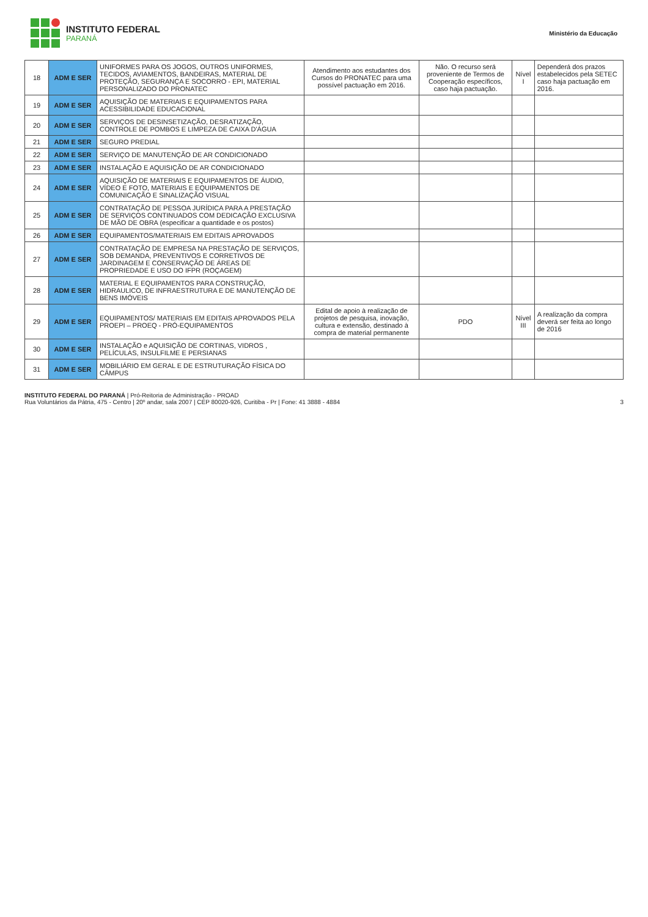INSTITUTO FEDERAL
PARANÁ
Ministério da Educação
| 18 | ADM E SER | UNIFORMES PARA OS JOGOS, OUTROS UNIFORMES, TECIDOS, AVIAMENTOS, BANDEIRAS, MATERIAL DE PROTEÇÃO, SEGURANÇA E SOCORRO - EPI, MATERIAL PERSONALIZADO DO PRONATEC | Atendimento aos estudantes dos Cursos do PRONATEC para uma possível pactuação em 2016. | Não. O recurso será proveniente de Termos de Cooperação específicos, caso haja pactuação. | Nível I | Dependerá dos prazos estabelecidos pela SETEC caso haja pactuação em 2016. |
| 19 | ADM E SER | AQUISIÇÃO DE MATERIAIS E EQUIPAMENTOS PARA ACESSIBILIDADE EDUCACIONAL | | | | |
| 20 | ADM E SER | SERVIÇOS DE DESINSETIZAÇÃO, DESRATIZAÇÃO, CONTROLE DE POMBOS E LIMPEZA DE CAIXA D'ÁGUA | | | | |
| 21 | ADM E SER | SEGURO PREDIAL | | | | |
| 22 | ADM E SER | SERVIÇO DE MANUTENÇÃO DE AR CONDICIONADO | | | | |
| 23 | ADM E SER | INSTALAÇÃO E AQUISIÇÃO DE AR CONDICIONADO | | | | |
| 24 | ADM E SER | AQUISIÇÃO DE MATERIAIS E EQUIPAMENTOS DE ÁUDIO, VÍDEO E FOTO, MATERIAIS E EQUIPAMENTOS DE COMUNICAÇÃO E SINALIZAÇÃO VISUAL | | | | |
| 25 | ADM E SER | CONTRATAÇÃO DE PESSOA JURÍDICA PARA A PRESTAÇÃO DE SERVIÇOS CONTINUADOS COM DEDICAÇÃO EXCLUSIVA DE MÃO DE OBRA (especificar a quantidade e os postos) | | | | |
| 26 | ADM E SER | EQUIPAMENTOS/MATERIAIS EM EDITAIS APROVADOS | | | | |
| 27 | ADM E SER | CONTRATAÇÃO DE EMPRESA NA PRESTAÇÃO DE SERVIÇOS, SOB DEMANDA, PREVENTIVOS E CORRETIVOS DE JARDINAGEM E CONSERVAÇÃO DE ÁREAS DE PROPRIEDADE E USO DO IFPR (ROÇAGEM) | | | | |
| 28 | ADM E SER | MATERIAL E EQUIPAMENTOS PARA CONSTRUÇÃO, HIDRAULICO, DE INFRAESTRUTURA E DE MANUTENÇÃO DE BENS IMÓVEIS | | | | |
| 29 | ADM E SER | EQUIPAMENTOS/ MATERIAIS EM EDITAIS APROVADOS PELA PROEPI – PROEQ - PRÓ-EQUIPAMENTOS | Edital de apoio à realização de projetos de pesquisa, inovação, cultura e extensão, destinado à compra de material permanente | PDO | Nível III | A realização da compra deverá ser feita ao longo de 2016 |
| 30 | ADM E SER | INSTALAÇÃO e AQUISIÇÃO DE CORTINAS, VIDROS , PELÍCULAS, INSULFILME E PERSIANAS | | | | |
| 31 | ADM E SER | MOBILIÁRIO EM GERAL E DE ESTRUTURAÇÃO FÍSICA DO CÂMPUS | | | | |
INSTITUTO FEDERAL DO PARANÁ | Pró-Reitoria de Administração - PROAD
Rua Voluntários da Pátria, 475 - Centro | 20º andar, sala 2007 | CEP 80020-926, Curitiba - Pr | Fone: 41 3888 - 4884 3